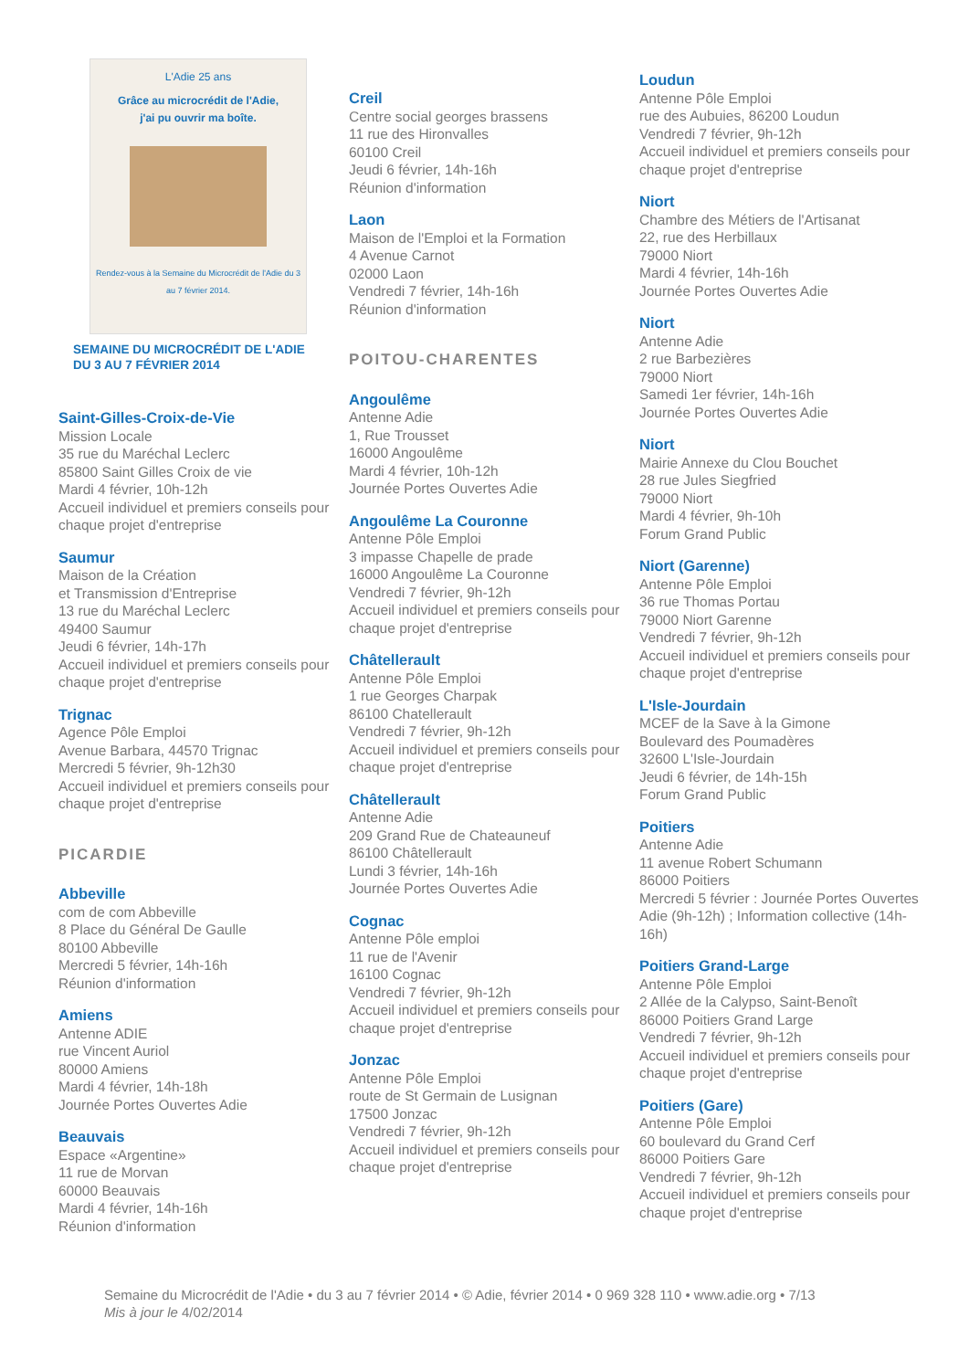L'Adie 25 ans
Grâce au microcrédit de l'Adie,
j'ai pu ouvrir ma boîte.
Rendez-vous à la Semaine du Microcrédit de l'Adie du 3 au 7 février 2014.
SEMAINE DU MICROCRÉDIT DE L'ADIE
DU 3 AU 7 FÉVRIER 2014
Saint-Gilles-Croix-de-Vie
Mission Locale
35 rue du Maréchal Leclerc
85800 Saint Gilles Croix de vie
Mardi 4 février, 10h-12h
Accueil individuel et premiers conseils pour chaque projet d'entreprise
Saumur
Maison de la Création
et Transmission d'Entreprise
13 rue du Maréchal Leclerc
49400 Saumur
Jeudi 6 février, 14h-17h
Accueil individuel et premiers conseils pour chaque projet d'entreprise
Trignac
Agence Pôle Emploi
Avenue Barbara, 44570 Trignac
Mercredi 5 février, 9h-12h30
Accueil individuel et premiers conseils pour chaque projet d'entreprise
PICARDIE
Abbeville
com de com Abbeville
8 Place du Général De Gaulle
80100 Abbeville
Mercredi 5 février, 14h-16h
Réunion d'information
Amiens
Antenne ADIE
rue Vincent Auriol
80000 Amiens
Mardi 4 février, 14h-18h
Journée Portes Ouvertes Adie
Beauvais
Espace «Argentine»
11 rue de Morvan
60000 Beauvais
Mardi 4 février, 14h-16h
Réunion d'information
Creil
Centre social georges brassens
11 rue des Hironvalles
60100 Creil
Jeudi 6 février, 14h-16h
Réunion d'information
Laon
Maison de l'Emploi et la Formation
4 Avenue Carnot
02000 Laon
Vendredi 7 février, 14h-16h
Réunion d'information
POITOU-CHARENTES
Angoulême
Antenne Adie
1, Rue Trousset
16000 Angoulême
Mardi 4 février, 10h-12h
Journée Portes Ouvertes Adie
Angoulême La Couronne
Antenne Pôle Emploi
3 impasse Chapelle de prade
16000 Angoulême La Couronne
Vendredi 7 février, 9h-12h
Accueil individuel et premiers conseils pour chaque projet d'entreprise
Châtellerault
Antenne Pôle Emploi
1 rue Georges Charpak
86100 Chatellerault
Vendredi 7 février, 9h-12h
Accueil individuel et premiers conseils pour chaque projet d'entreprise
Châtellerault
Antenne Adie
209 Grand Rue de Chateauneuf
86100 Châtellerault
Lundi 3 février, 14h-16h
Journée Portes Ouvertes Adie
Cognac
Antenne Pôle emploi
11 rue de l'Avenir
16100 Cognac
Vendredi 7 février, 9h-12h
Accueil individuel et premiers conseils pour chaque projet d'entreprise
Jonzac
Antenne Pôle Emploi
route de St Germain de Lusignan
17500 Jonzac
Vendredi 7 février, 9h-12h
Accueil individuel et premiers conseils pour chaque projet d'entreprise
Loudun
Antenne Pôle Emploi
rue des Aubuies, 86200 Loudun
Vendredi 7 février, 9h-12h
Accueil individuel et premiers conseils pour chaque projet d'entreprise
Niort
Chambre des Métiers de l'Artisanat
22, rue des Herbillaux
79000 Niort
Mardi 4 février, 14h-16h
Journée Portes Ouvertes Adie
Niort
Antenne Adie
2 rue Barbezières
79000 Niort
Samedi 1er février, 14h-16h
Journée Portes Ouvertes Adie
Niort
Mairie Annexe du Clou Bouchet
28 rue Jules Siegfried
79000 Niort
Mardi 4 février, 9h-10h
Forum Grand Public
Niort (Garenne)
Antenne Pôle Emploi
36 rue Thomas Portau
79000 Niort Garenne
Vendredi 7 février, 9h-12h
Accueil individuel et premiers conseils pour chaque projet d'entreprise
L'Isle-Jourdain
MCEF de la Save à la Gimone
Boulevard des Poumadères
32600 L'Isle-Jourdain
Jeudi 6 février, de 14h-15h
Forum Grand Public
Poitiers
Antenne Adie
11 avenue Robert Schumann
86000 Poitiers
Mercredi 5 février : Journée Portes Ouvertes Adie (9h-12h) ; Information collective (14h-16h)
Poitiers Grand-Large
Antenne Pôle Emploi
2 Allée de la Calypso, Saint-Benoît
86000 Poitiers Grand Large
Vendredi 7 février, 9h-12h
Accueil individuel et premiers conseils pour chaque projet d'entreprise
Poitiers (Gare)
Antenne Pôle Emploi
60 boulevard du Grand Cerf
86000 Poitiers Gare
Vendredi 7 février, 9h-12h
Accueil individuel et premiers conseils pour chaque projet d'entreprise
Semaine du Microcrédit de l'Adie • du 3 au 7 février 2014 • © Adie, février 2014 • 0 969 328 110 • www.adie.org • 7/13
Mis à jour le 4/02/2014